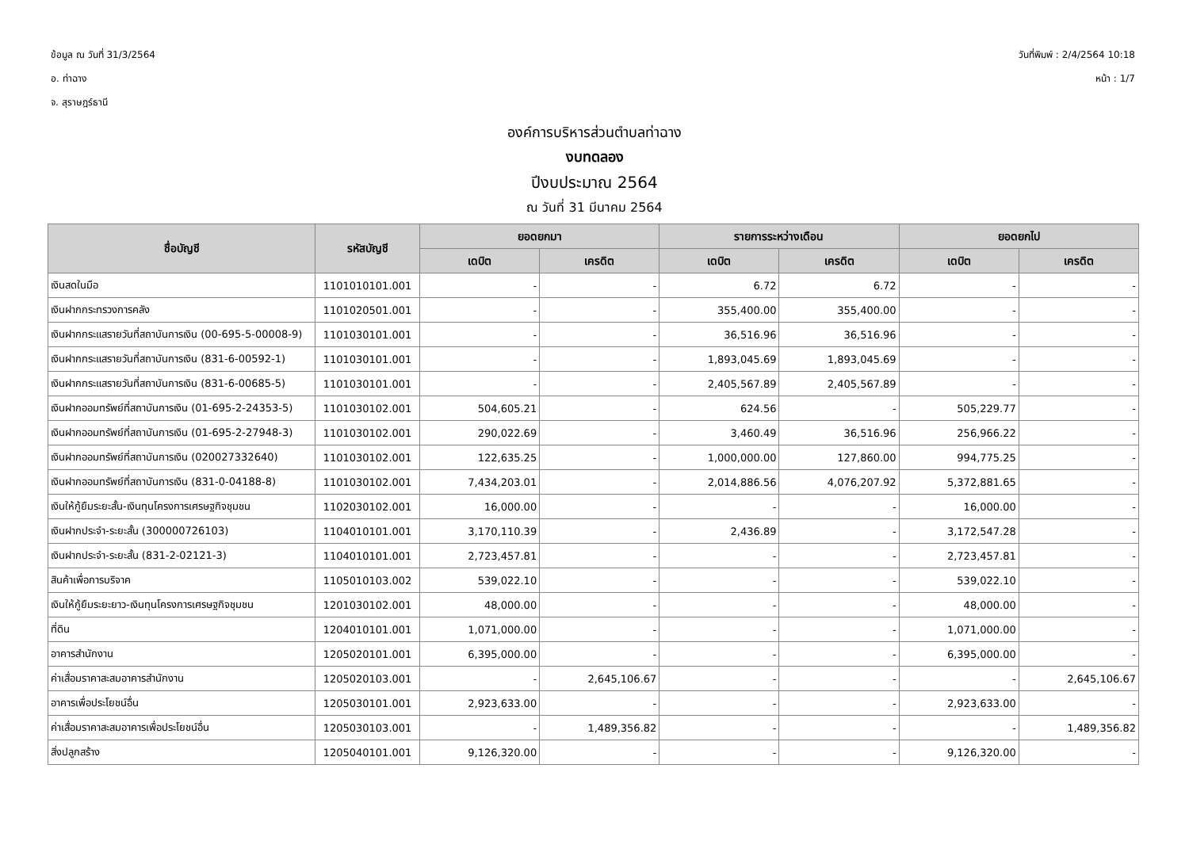ข้อมูล ณ วันที่ 31/3/2564
อ. ท่าฉาง
จ. สุราษฎร์ธานี
วันที่พิมพ์ : 2/4/2564 10:18
หน้า : 1/7
องค์การบริหารส่วนตำบลท่าฉาง
งบทดลอง
ปีงบประมาณ 2564
ณ วันที่ 31 มีนาคม 2564
| ชื่อบัญชี | รหัสบัญชี | ยอดยกมา | | รายการระหว่างเดือน | | ยอดยกไป | |
| --- | --- | --- | --- | --- | --- | --- | --- |
| | | เดบิต | เครดิต | เดบิต | เครดิต | เดบิต | เครดิต |
| เงินสดในมือ | 1101010101.001 | - | - | 6.72 | 6.72 | - | - |
| เงินฝากกระทรวงการคลัง | 1101020501.001 | - | - | 355,400.00 | 355,400.00 | - | - |
| เงินฝากกระแสรายวันที่สถาบันการเงิน (00-695-5-00008-9) | 1101030101.001 | - | - | 36,516.96 | 36,516.96 | - | - |
| เงินฝากกระแสรายวันที่สถาบันการเงิน (831-6-00592-1) | 1101030101.001 | - | - | 1,893,045.69 | 1,893,045.69 | - | - |
| เงินฝากกระแสรายวันที่สถาบันการเงิน (831-6-00685-5) | 1101030101.001 | - | - | 2,405,567.89 | 2,405,567.89 | - | - |
| เงินฝากออมทรัพย์ที่สถาบันการเงิน (01-695-2-24353-5) | 1101030102.001 | 504,605.21 | - | 624.56 | - | 505,229.77 | - |
| เงินฝากออมทรัพย์ที่สถาบันการเงิน (01-695-2-27948-3) | 1101030102.001 | 290,022.69 | - | 3,460.49 | 36,516.96 | 256,966.22 | - |
| เงินฝากออมทรัพย์ที่สถาบันการเงิน (020027332640) | 1101030102.001 | 122,635.25 | - | 1,000,000.00 | 127,860.00 | 994,775.25 | - |
| เงินฝากออมทรัพย์ที่สถาบันการเงิน (831-0-04188-8) | 1101030102.001 | 7,434,203.01 | - | 2,014,886.56 | 4,076,207.92 | 5,372,881.65 | - |
| เงินให้กู้ยืมระยะสั้น-เงินทุนโครงการเศรษฐกิจชุมชน | 1102030102.001 | 16,000.00 | - | - | - | 16,000.00 | - |
| เงินฝากประจำ-ระยะสั้น (300000726103) | 1104010101.001 | 3,170,110.39 | - | 2,436.89 | - | 3,172,547.28 | - |
| เงินฝากประจำ-ระยะสั้น (831-2-02121-3) | 1104010101.001 | 2,723,457.81 | - | - | - | 2,723,457.81 | - |
| สินค้าเพื่อการบริจาค | 1105010103.002 | 539,022.10 | - | - | - | 539,022.10 | - |
| เงินให้กู้ยืมระยะยาว-เงินทุนโครงการเศรษฐกิจชุมชน | 1201030102.001 | 48,000.00 | - | - | - | 48,000.00 | - |
| ที่ดิน | 1204010101.001 | 1,071,000.00 | - | - | - | 1,071,000.00 | - |
| อาคารสำนักงาน | 1205020101.001 | 6,395,000.00 | - | - | - | 6,395,000.00 | - |
| ค่าเสื่อมราคาสะสมอาคารสำนักงาน | 1205020103.001 | - | 2,645,106.67 | - | - | - | 2,645,106.67 |
| อาคารเพื่อประโยชน์อื่น | 1205030101.001 | 2,923,633.00 | - | - | - | 2,923,633.00 | - |
| ค่าเสื่อมราคาสะสมอาคารเพื่อประโยชน์อื่น | 1205030103.001 | - | 1,489,356.82 | - | - | - | 1,489,356.82 |
| สิ่งปลูกสร้าง | 1205040101.001 | 9,126,320.00 | - | - | - | 9,126,320.00 | - |